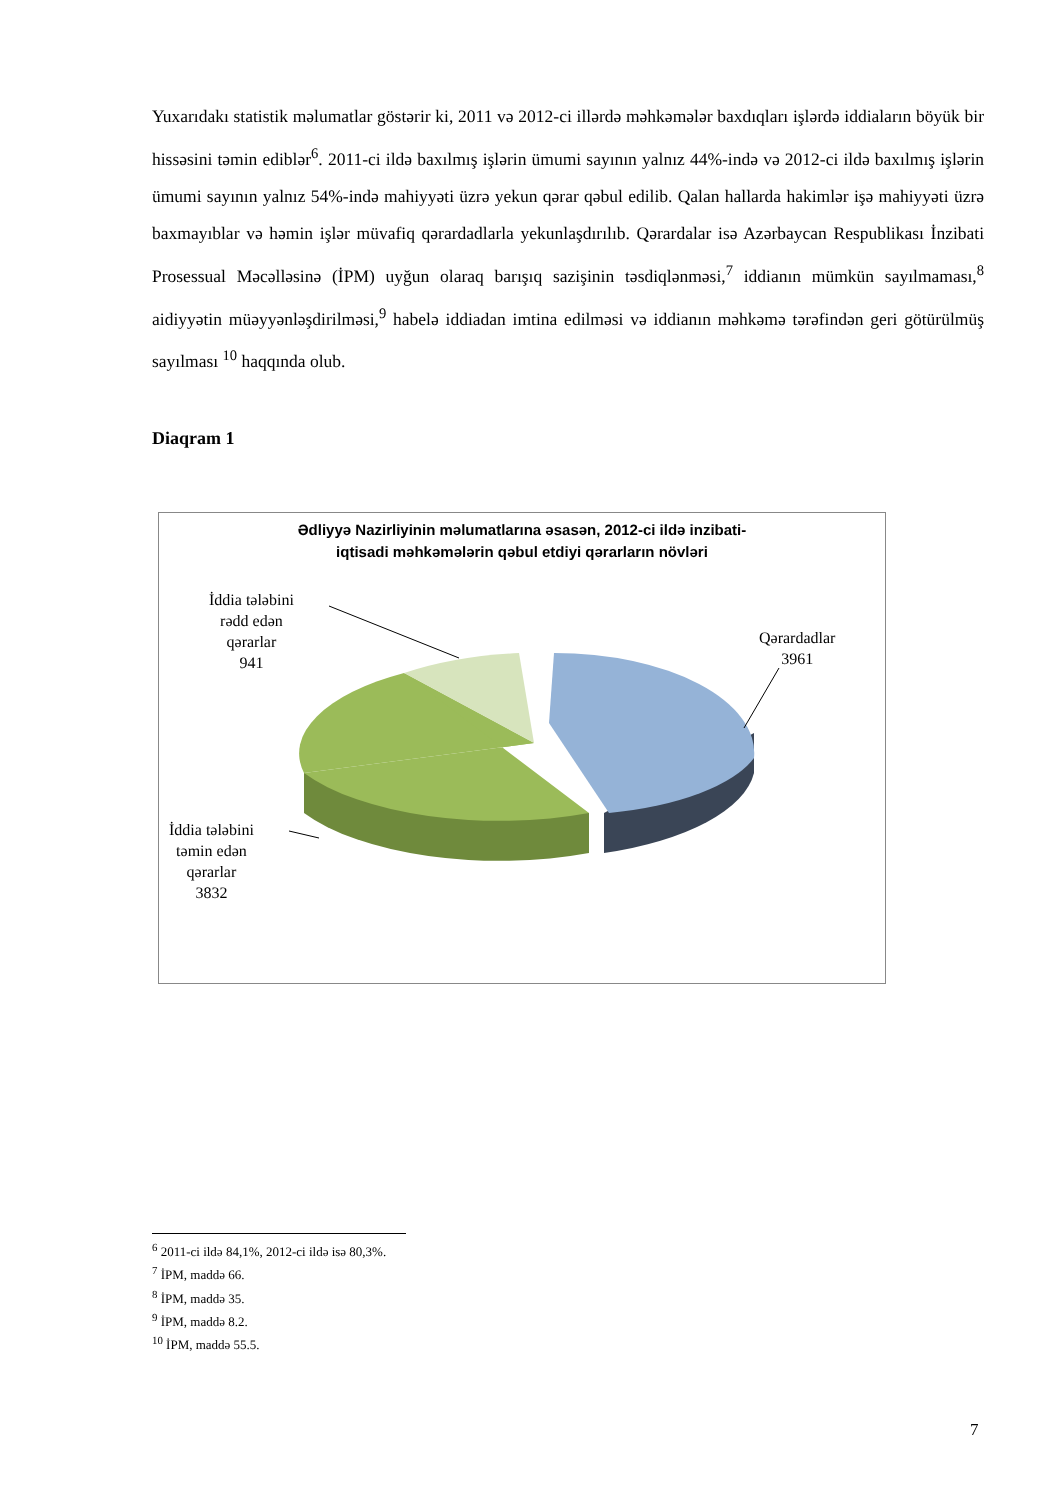Yuxarıdakı statistik məlumatlar göstərir ki, 2011 və 2012-ci illərdə məhkəmələr baxdıqları işlərdə iddiaların böyük bir hissəsini təmin ediblər<sup>6</sup>. 2011-ci ildə baxılmış işlərin ümumi sayının yalnız 44%-ində və 2012-ci ildə baxılmış işlərin ümumi sayının yalnız 54%-ində mahiyyəti üzrə yekun qərar qəbul edilib. Qalan hallarda hakimlər işə mahiyyəti üzrə baxmayıblar və həmin işlər müvafiq qərardadlarla yekunlaşdırılıb. Qərardalar isə Azərbaycan Respublikası İnzibati Prosessual Məcəlləsinə (İPM) uyğun olaraq barışıq sazişinin təsdiqlənməsi,<sup>7</sup> iddianın mümkün sayılmaması,<sup>8</sup> aidiyyətin müəyyənləşdirilməsi,<sup>9</sup> habelə iddiadan imtina edilməsi və iddianın məhkəmə tərəfindən geri götürülmüş sayılması <sup>10</sup> haqqında olub.
Diaqram 1
Ədliyyə Nazirliyinin məlumatlarına əsasən, 2012-ci ildə inzibati-
iqtisadi məhkəmələrin qəbul etdiyi qərarların növləri
İddia tələbini
rədd edən
qərarlar
941
Qərardadlar
3961
İddia tələbini
təmin edən
qərarlar
3832
<sup>6</sup> 2011-ci ildə 84,1%, 2012-ci ildə isə 80,3%.
<sup>7</sup> İPM, maddə 66.
<sup>8</sup> İPM, maddə 35.
<sup>9</sup> İPM, maddə 8.2.
<sup>10</sup> İPM, maddə 55.5.
7